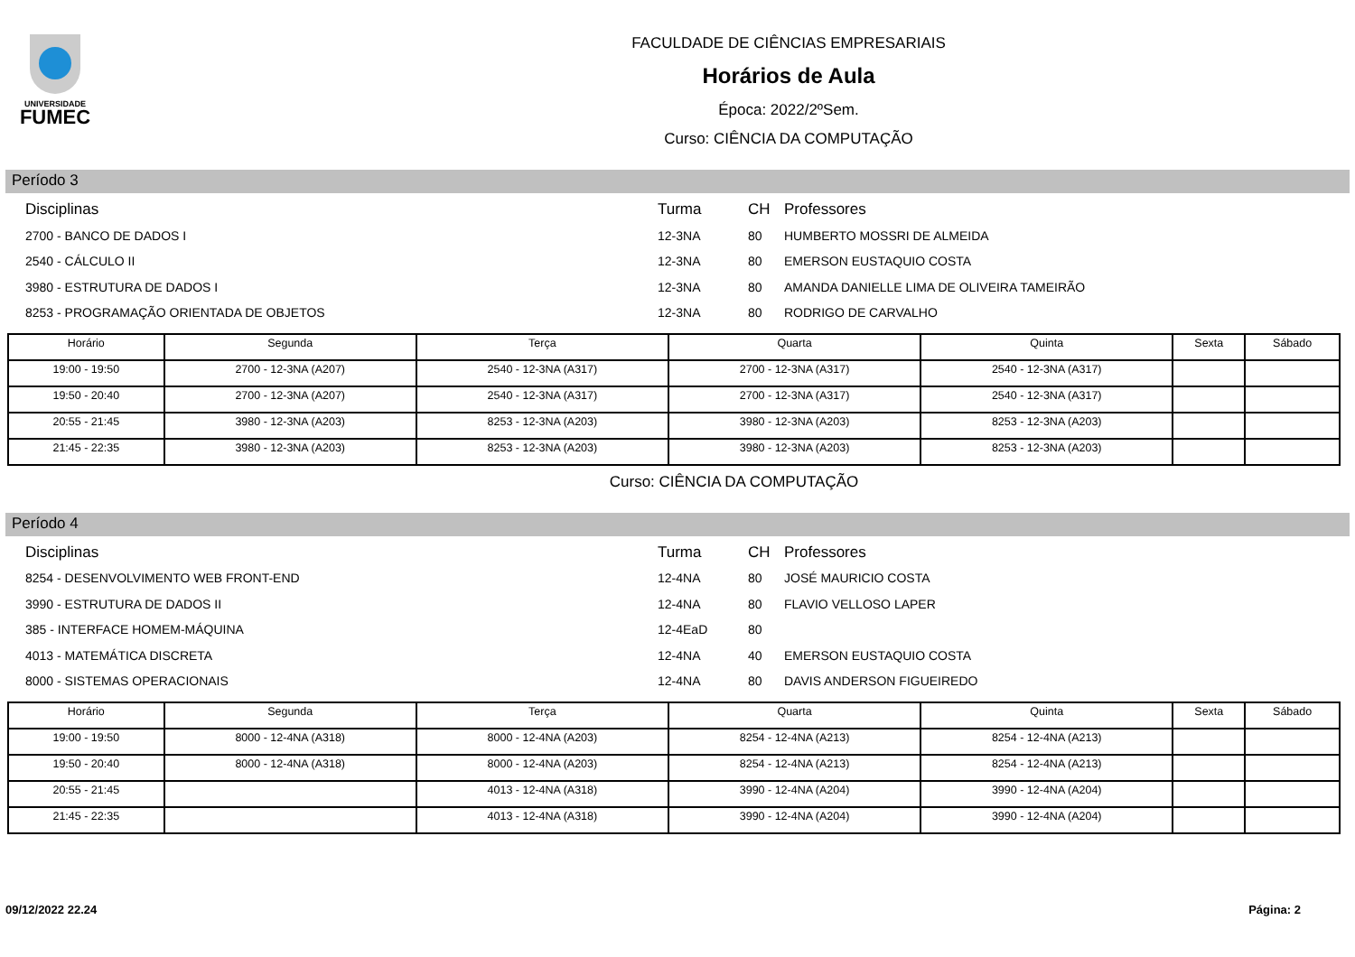UNIVERSIDADE
FUMEC
FACULDADE DE CIÊNCIAS EMPRESARIAIS
Horários de Aula
Época: 2022/2ºSem.
Curso: CIÊNCIA DA COMPUTAÇÃO
Período 3
| Disciplinas | Turma | CH | Professores |
| 2700 - BANCO DE DADOS I | 12-3NA | 80 | HUMBERTO MOSSRI DE ALMEIDA |
| 2540 - CÁLCULO II | 12-3NA | 80 | EMERSON EUSTAQUIO COSTA |
| 3980 - ESTRUTURA DE DADOS I | 12-3NA | 80 | AMANDA DANIELLE LIMA DE OLIVEIRA TAMEIRÃO |
| 8253 - PROGRAMAÇÃO ORIENTADA DE OBJETOS | 12-3NA | 80 | RODRIGO DE CARVALHO |
| Horário | Segunda | Terça | Quarta | Quinta | Sexta | Sábado |
| --- | --- | --- | --- | --- | --- | --- |
| 19:00 - 19:50 | 2700 - 12-3NA (A207) | 2540 - 12-3NA (A317) | 2700 - 12-3NA (A317) | 2540 - 12-3NA (A317) | | |
| 19:50 - 20:40 | 2700 - 12-3NA (A207) | 2540 - 12-3NA (A317) | 2700 - 12-3NA (A317) | 2540 - 12-3NA (A317) | | |
| 20:55 - 21:45 | 3980 - 12-3NA (A203) | 8253 - 12-3NA (A203) | 3980 - 12-3NA (A203) | 8253 - 12-3NA (A203) | | |
| 21:45 - 22:35 | 3980 - 12-3NA (A203) | 8253 - 12-3NA (A203) | 3980 - 12-3NA (A203) | 8253 - 12-3NA (A203) | | |
Curso: CIÊNCIA DA COMPUTAÇÃO
Período 4
| Disciplinas | Turma | CH | Professores |
| 8254 - DESENVOLVIMENTO WEB FRONT-END | 12-4NA | 80 | JOSÉ MAURICIO COSTA |
| 3990 - ESTRUTURA DE DADOS II | 12-4NA | 80 | FLAVIO VELLOSO LAPER |
| 385 - INTERFACE HOMEM-MÁQUINA | 12-4EaD | 80 | |
| 4013 - MATEMÁTICA DISCRETA | 12-4NA | 40 | EMERSON EUSTAQUIO COSTA |
| 8000 - SISTEMAS OPERACIONAIS | 12-4NA | 80 | DAVIS ANDERSON FIGUEIREDO |
| Horário | Segunda | Terça | Quarta | Quinta | Sexta | Sábado |
| --- | --- | --- | --- | --- | --- | --- |
| 19:00 - 19:50 | 8000 - 12-4NA (A318) | 8000 - 12-4NA (A203) | 8254 - 12-4NA (A213) | 8254 - 12-4NA (A213) | | |
| 19:50 - 20:40 | 8000 - 12-4NA (A318) | 8000 - 12-4NA (A203) | 8254 - 12-4NA (A213) | 8254 - 12-4NA (A213) | | |
| 20:55 - 21:45 | | 4013 - 12-4NA (A318) | 3990 - 12-4NA (A204) | 3990 - 12-4NA (A204) | | |
| 21:45 - 22:35 | | 4013 - 12-4NA (A318) | 3990 - 12-4NA (A204) | 3990 - 12-4NA (A204) | | |
09/12/2022 22.24 Página: 2